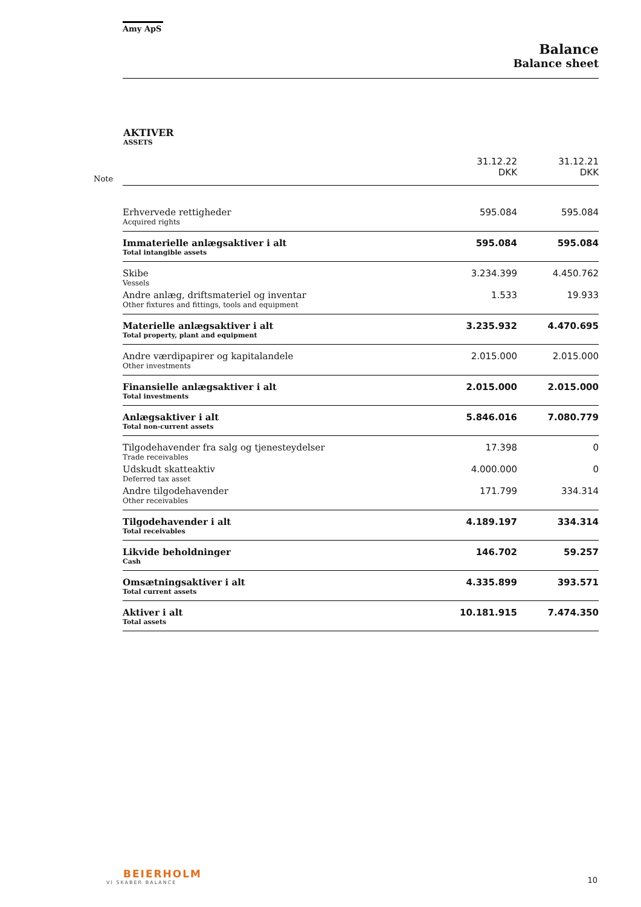Amy ApS
Balance
Balance sheet
AKTIVER
ASSETS
| Note | | 31.12.22 DKK | 31.12.21 DKK |
| | Erhvervede rettigheder Acquired rights | 595.084 | 595.084 |
| | Immaterielle anlægsaktiver i alt Total intangible assets | 595.084 | 595.084 |
| | Skibe Vessels | 3.234.399 | 4.450.762 |
| | Andre anlæg, driftsmateriel og inventar Other fixtures and fittings, tools and equipment | 1.533 | 19.933 |
| | Materielle anlægsaktiver i alt Total property, plant and equipment | 3.235.932 | 4.470.695 |
| | Andre værdipapirer og kapitalandele Other investments | 2.015.000 | 2.015.000 |
| | Finansielle anlægsaktiver i alt Total investments | 2.015.000 | 2.015.000 |
| | Anlægsaktiver i alt Total non-current assets | 5.846.016 | 7.080.779 |
| | Tilgodehavender fra salg og tjenesteydelser Trade receivables | 17.398 | 0 |
| | Udskudt skatteaktiv Deferred tax asset | 4.000.000 | 0 |
| | Andre tilgodehavender Other receivables | 171.799 | 334.314 |
| | Tilgodehavender i alt Total receivables | 4.189.197 | 334.314 |
| | Likvide beholdninger Cash | 146.702 | 59.257 |
| | Omsætningsaktiver i alt Total current assets | 4.335.899 | 393.571 |
| | Aktiver i alt Total assets | 10.181.915 | 7.474.350 |
BEIERHOLM
VI SKABER BALANCE
10